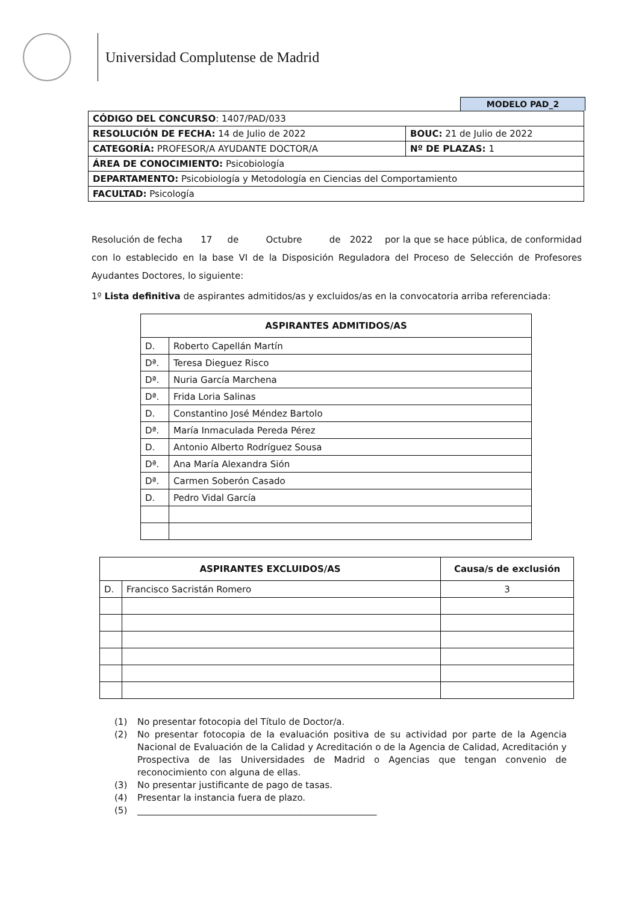Universidad Complutense de Madrid
MODELO PAD_2
| CÓDIGO DEL CONCURSO : 1407/PAD/033 | |
| RESOLUCIÓN DE FECHA: 14 de Julio de 2022 | BOUC: 21 de Julio de 2022 |
| CATEGORÍA: PROFESOR/A AYUDANTE DOCTOR/A | Nº DE PLAZAS: 1 |
| ÁREA DE CONOCIMIENTO: Psicobiología | |
| DEPARTAMENTO: Psicobiología y Metodología en Ciencias del Comportamiento | |
| FACULTAD: Psicología | |
Resolución de fecha 17 de Octubre de 2022 por la que se hace pública, de conformidad con lo establecido en la base VI de la Disposición Reguladora del Proceso de Selección de Profesores Ayudantes Doctores, lo siguiente:
1º Lista definitiva de aspirantes admitidos/as y excluidos/as en la convocatoria arriba referenciada:
| ASPIRANTES ADMITIDOS/AS | |
| --- | --- |
| D. | Roberto Capellán Martín |
| Dª. | Teresa Dieguez Risco |
| Dª. | Nuria García Marchena |
| Dª. | Frida Loria Salinas |
| D. | Constantino José Méndez Bartolo |
| Dª. | María Inmaculada Pereda Pérez |
| D. | Antonio Alberto Rodríguez Sousa |
| Dª. | Ana María Alexandra Sión |
| Dª. | Carmen Soberón Casado |
| D. | Pedro Vidal García |
| ASPIRANTES EXCLUIDOS/AS | | Causa/s de exclusión |
| --- | --- | --- |
| D. | Francisco Sacristán Romero | 3 |
(1) No presentar fotocopia del Título de Doctor/a.
(2) No presentar fotocopia de la evaluación positiva de su actividad por parte de la Agencia Nacional de Evaluación de la Calidad y Acreditación o de la Agencia de Calidad, Acreditación y Prospectiva de las Universidades de Madrid o Agencias que tengan convenio de reconocimiento con alguna de ellas.
(3) No presentar justificante de pago de tasas.
(4) Presentar la instancia fuera de plazo.
(5) _____________________________________________________